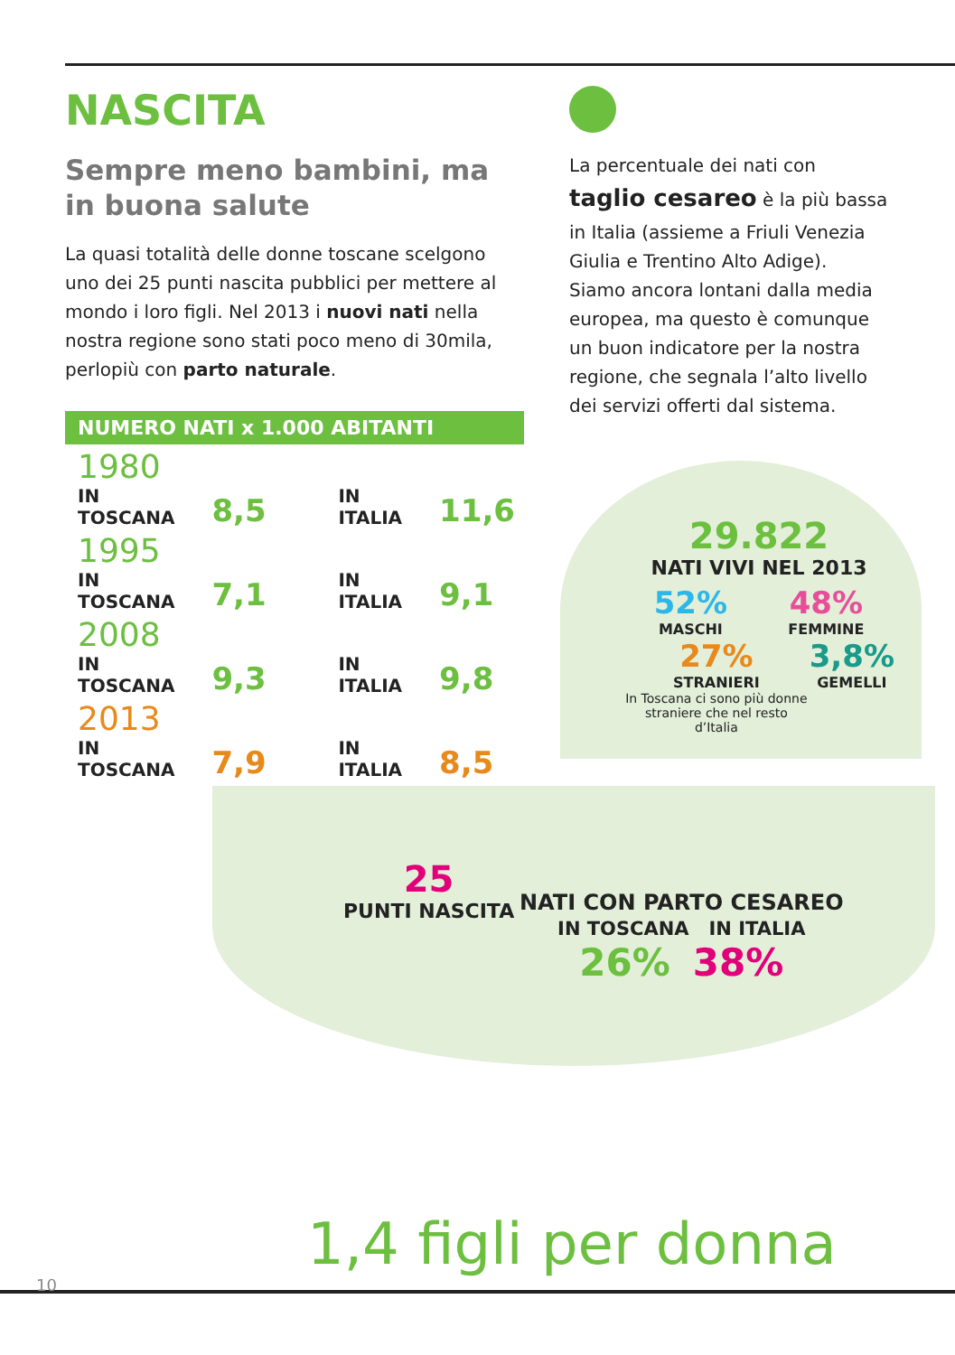NASCITA
Sempre meno bambini, ma in buona salute
La quasi totalità delle donne toscane scelgono uno dei 25 punti nascita pubblici per mettere al mondo i loro figli. Nel 2013 i nuovi nati nella nostra regione sono stati poco meno di 30mila, perlopiù con parto naturale.
NUMERO NATI x 1.000 ABITANTI
| 1980 | | | |
| IN TOSCANA | 8,5 | IN ITALIA | 11,6 |
| 1995 | | | |
| IN TOSCANA | 7,1 | IN ITALIA | 9,1 |
| 2008 | | | |
| IN TOSCANA | 9,3 | IN ITALIA | 9,8 |
| 2013 | | | |
| IN TOSCANA | 7,9 | IN ITALIA | 8,5 |
La percentuale dei nati con taglio cesareo è la più bassa in Italia (assieme a Friuli Venezia Giulia e Trentino Alto Adige).
Siamo ancora lontani dalla media europea, ma questo è comunque un buon indicatore per la nostra regione, che segnala l’alto livello dei servizi offerti dal sistema.
29.822
NATI VIVI NEL 2013
52%
MASCHI
48%
FEMMINE
27%
STRANIERI
In Toscana ci sono più donne
straniere che nel resto d’Italia
3,8%
GEMELLI
25
PUNTI NASCITA
NATI CON PARTO CESAREO
IN TOSCANA IN ITALIA
26% 38%
1,4 figli per donna
10